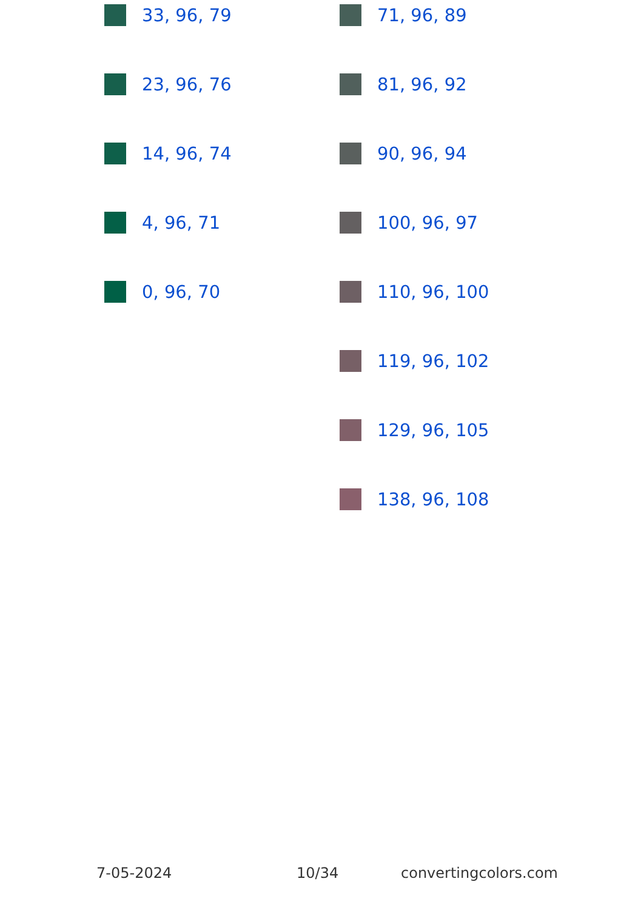33, 96, 79
23, 96, 76
14, 96, 74
4, 96, 71
0, 96, 70
71, 96, 89
81, 96, 92
90, 96, 94
100, 96, 97
110, 96, 100
119, 96, 102
129, 96, 105
138, 96, 108
7-05-2024 10/34 convertingcolors.com